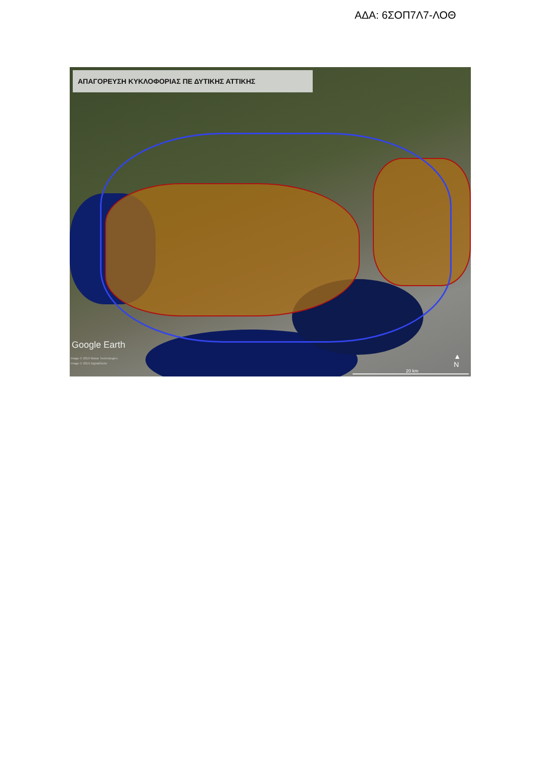ΑΔΑ: 6ΣΟΠ7Λ7-ΛΟΘ
ΑΠΑΓΟΡΕΥΣΗ ΚΥΚΛΟΦΟΡΙΑΣ ΠΕ ΔΥΤΙΚΗΣ ΑΤΤΙΚΗΣ
Google Earth
Image © 2019 Maxar Technologies
Image © 2019 DigitalGlobe
20 km
▲
N